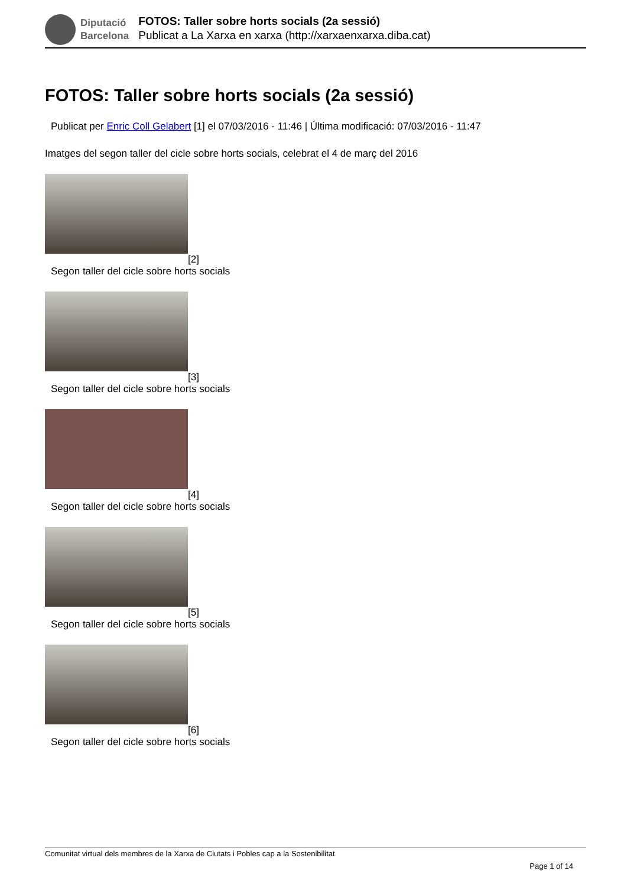Diputació
Barcelona
FOTOS: Taller sobre horts socials (2a sessió)
Publicat a La Xarxa en xarxa (http://xarxaenxarxa.diba.cat)
FOTOS: Taller sobre horts socials (2a sessió)
Publicat per Enric Coll Gelabert [1] el 07/03/2016 - 11:46 | Última modificació: 07/03/2016 - 11:47
Imatges del segon taller del cicle sobre horts socials, celebrat el 4 de març del 2016
[2]
Segon taller del cicle sobre horts socials
[3]
Segon taller del cicle sobre horts socials
[4]
Segon taller del cicle sobre horts socials
[5]
Segon taller del cicle sobre horts socials
[6]
Segon taller del cicle sobre horts socials
Comunitat virtual dels membres de la Xarxa de Ciutats i Pobles cap a la Sostenibilitat
Page 1 of 14